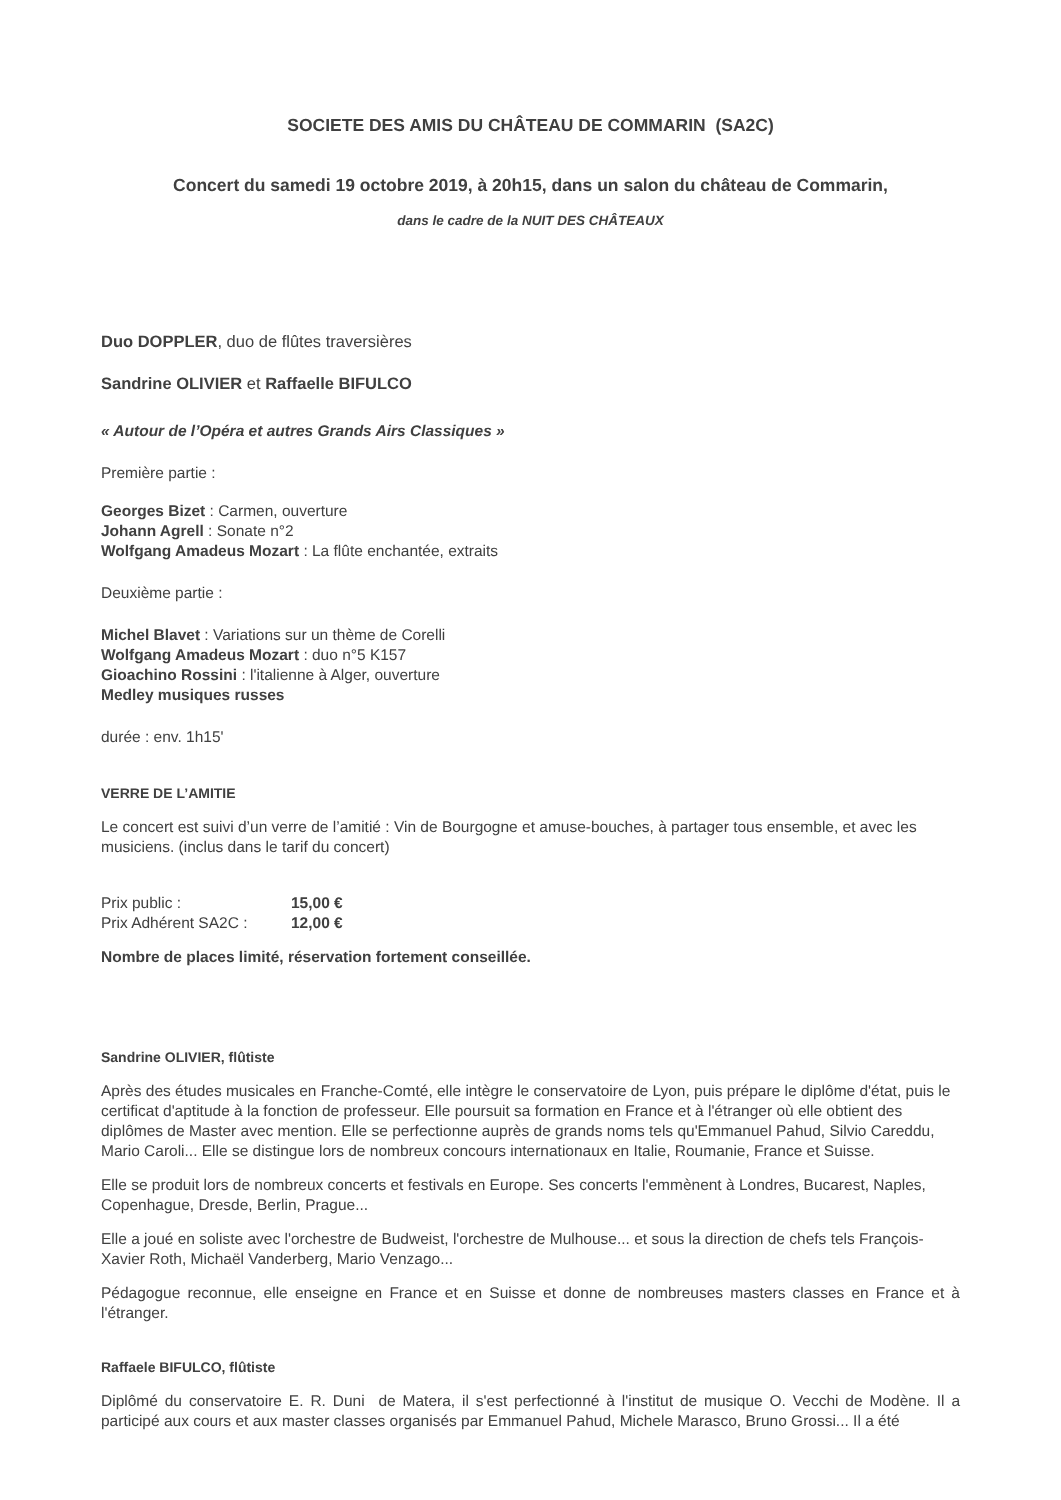SOCIETE DES AMIS DU CHÂTEAU DE COMMARIN (SA2C)
Concert du samedi 19 octobre 2019, à 20h15, dans un salon du château de Commarin,
dans le cadre de la NUIT DES CHÂTEAUX
Duo DOPPLER, duo de flûtes traversières
Sandrine OLIVIER et Raffaelle BIFULCO
« Autour de l’Opéra et autres Grands Airs Classiques »
Première partie :
Georges Bizet : Carmen, ouverture
Johann Agrell : Sonate n°2
Wolfgang Amadeus Mozart : La flûte enchantée, extraits
Deuxième partie :
Michel Blavet : Variations sur un thème de Corelli
Wolfgang Amadeus Mozart : duo n°5 K157
Gioachino Rossini : l'italienne à Alger, ouverture
Medley musiques russes
durée : env. 1h15'
VERRE DE L’AMITIE
Le concert est suivi d’un verre de l’amitié : Vin de Bourgogne et amuse-bouches, à partager tous ensemble, et avec les musiciens. (inclus dans le tarif du concert)
| Prix public : | 15,00 € |
| Prix Adhérent SA2C : | 12,00 € |
Nombre de places limité, réservation fortement conseillée.
Sandrine OLIVIER, flûtiste
Après des études musicales en Franche-Comté, elle intègre le conservatoire de Lyon, puis prépare le diplôme d'état, puis le certificat d'aptitude à la fonction de professeur. Elle poursuit sa formation en France et à l'étranger où elle obtient des diplômes de Master avec mention. Elle se perfectionne auprès de grands noms tels qu'Emmanuel Pahud, Silvio Careddu, Mario Caroli... Elle se distingue lors de nombreux concours internationaux en Italie, Roumanie, France et Suisse.
Elle se produit lors de nombreux concerts et festivals en Europe. Ses concerts l'emmènent à Londres, Bucarest, Naples, Copenhague, Dresde, Berlin, Prague...
Elle a joué en soliste avec l'orchestre de Budweist, l'orchestre de Mulhouse... et sous la direction de chefs tels François-Xavier Roth, Michaël Vanderberg, Mario Venzago...
Pédagogue reconnue, elle enseigne en France et en Suisse et donne de nombreuses masters classes en France et à l'étranger.
Raffaele BIFULCO, flûtiste
Diplômé du conservatoire E. R. Duni de Matera, il s'est perfectionné à l'institut de musique O. Vecchi de Modène. Il a participé aux cours et aux master classes organisés par Emmanuel Pahud, Michele Marasco, Bruno Grossi... Il a été